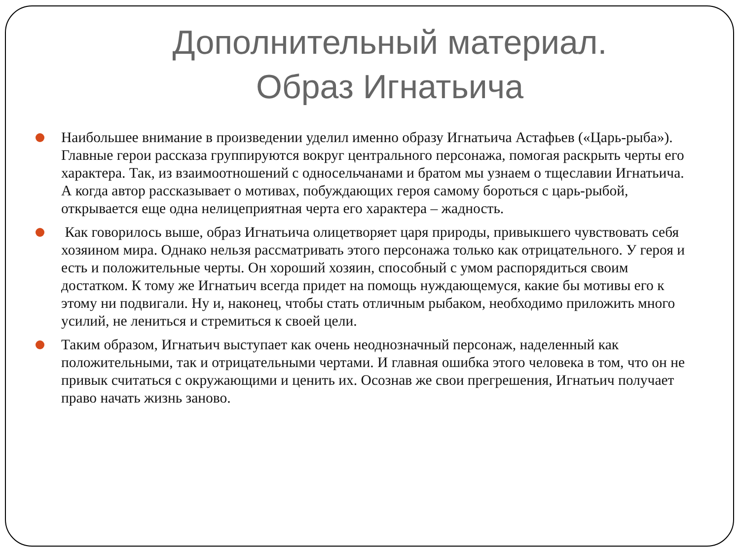Дополнительный материал.
Образ Игнатьича
Наибольшее внимание в произведении уделил именно образу Игнатьича Астафьев («Царь-рыба»). Главные герои рассказа группируются вокруг центрального персонажа, помогая раскрыть черты его характера. Так, из взаимоотношений с односельчанами и братом мы узнаем о тщеславии Игнатьича. А когда автор рассказывает о мотивах, побуждающих героя самому бороться с царь-рыбой, открывается еще одна нелицеприятная черта его характера – жадность.
Как говорилось выше, образ Игнатьича олицетворяет царя природы, привыкшего чувствовать себя хозяином мира. Однако нельзя рассматривать этого персонажа только как отрицательного. У героя и есть и положительные черты. Он хороший хозяин, способный с умом распорядиться своим достатком. К тому же Игнатьич всегда придет на помощь нуждающемуся, какие бы мотивы его к этому ни подвигали. Ну и, наконец, чтобы стать отличным рыбаком, необходимо приложить много усилий, не лениться и стремиться к своей цели.
Таким образом, Игнатьич выступает как очень неоднозначный персонаж, наделенный как положительными, так и отрицательными чертами. И главная ошибка этого человека в том, что он не привык считаться с окружающими и ценить их. Осознав же свои прегрешения, Игнатьич получает право начать жизнь заново.